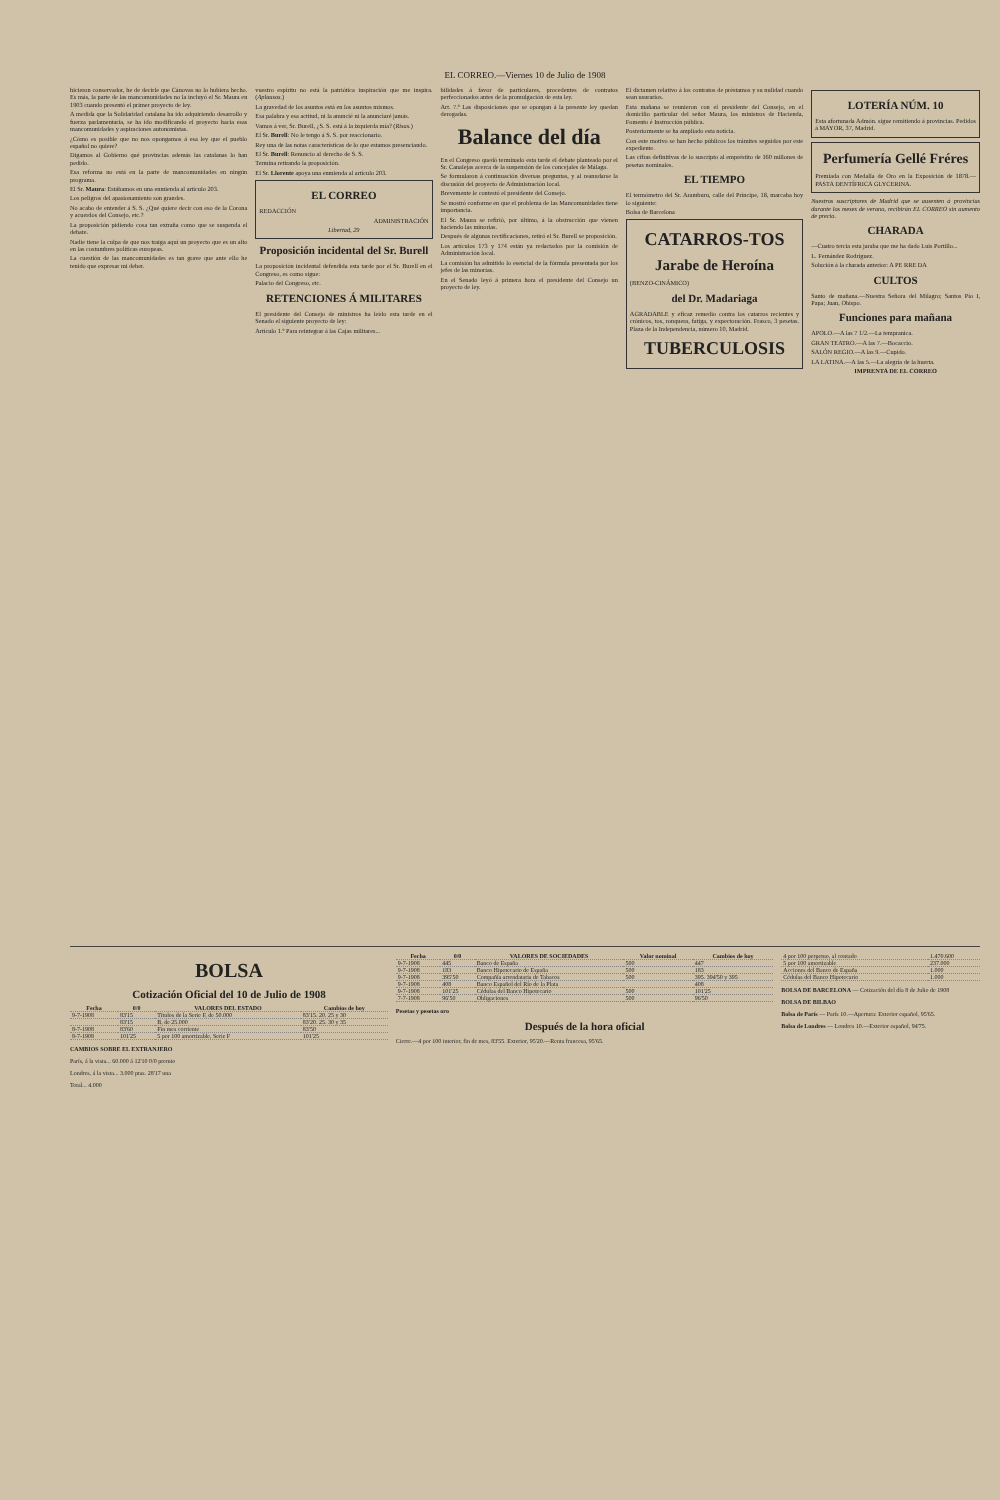EL CORREO.—Viernes 10 de Julio de 1908
hicieron conservador, he de decirle que Cánovas no lo hubiera hecho. Es más, la parte de las mancomunidades no la incluyó el Sr. Maura en 1903 cuando presentó el primer proyecto de ley.
A medida que la Solidaridad catalana ha ido adquiriendo desarrollo y fuerza parlamentaria, se ha ido modificando el proyecto hacia esas mancomunidades y aspiraciones autonomistas.
¿Cómo es posible que no nos opongamos á esa ley que el pueblo español no quiere?
Digamos al Gobierno qué provincias además las catalanas lo han pedido.
Esa reforma no está en la parte de mancomunidades en ningún programa.
El Sr. Maura: Estábamos en una enmienda al artículo 203.
Los peligros del apasionamiento son grandes.
No acabo de entender á S. S. ¿Qué quiere decir con eso de la Corona y acuerdos del Consejo, etc.?
La proposición pidiendo cosa tan extraña como que se suspenda el debate.
Nadie tiene la culpa de que nos traiga aquí un proyecto que es un alto en las costumbres políticas europeas.
La cuestión de las mancomunidades es tan grave que ante ello he tenido que expresar mi deber.
vuestro espíritu no está la patriótica inspiración que me inspira. (Aplausos.)
La gravedad de los asuntos está en los asuntos mismos.
Esa palabra y esa actitud, ni la anuncié ni la anunciaré jamás.
Vamos á ver, Sr. Burell, ¿S. S. está á la izquierda mía? (Risas.)
El Sr. Burell: No le tengo á S. S. por reaccionario.
Rey una de las notas características de lo que estamos presenciando.
El Sr. Burell: Renuncio al derecho de S. S.
Termina retirando la proposición.
El Sr. Llorente apoya una enmienda al artículo 203.
EL CORREO
REDACCIÓN
ADMINISTRACIÓN
Libertad, 29
Proposición incidental del Sr. Burell
La proposición incidental defendida esta tarde por el Sr. Burell en el Congreso, es como sigue:
Palacio del Congreso, etc.
RETENCIONES Á MILITARES
El presidente del Consejo de ministros ha leído esta tarde en el Senado el siguiente proyecto de ley:
Artículo 1.º Para reintegrar á las Cajas militares...
bilidades á favor de particulares, procedentes de contratos perfeccionados antes de la promulgación de esta ley.
Art. 7.º Las disposiciones que se opongan á la presente ley quedan derogadas.
Balance del día
En el Congreso quedó terminado esta tarde el debate planteado por el Sr. Canalejas acerca de la suspensión de los concejales de Málaga.
Se formularon á continuación diversas preguntas, y al reanudarse la discusión del proyecto de Administración local.
Brevemente le contestó el presidente del Consejo.
Se mostró conforme en que el problema de las Mancomunidades tiene importancia.
El Sr. Maura se refirió, por último, á la obstrucción que vienen haciendo las minorías.
Después de algunas rectificaciones, retiró el Sr. Burell se proposición.
Los artículos 173 y 174 están ya redactados por la comisión de Administración local.
La comisión ha admitido lo esencial de la fórmula presentada por los jefes de las minorías.
En el Senado leyó á primera hora el presidente del Consejo un proyecto de ley.
El dictamen relativo á los contratos de préstamos y su nulidad cuando sean usurarios.
Esta mañana se reunieron con el presidente del Consejo, en el domicilio particular del señor Maura, los ministros de Hacienda, Fomento é Instrucción pública.
Posteriormente se ha ampliado esta noticia.
Con este motivo se han hecho públicos los trámites seguidos por este expediente.
Las cifras definitivas de lo suscripto al empréstito de 160 millones de pesetas nominales.
EL TIEMPO
El termómetro del Sr. Aramburu, calle del Príncipe, 18, marcaba hoy lo siguiente:
Bolsa de Barcelona
CATARROS-TOS
Jarabe de Heroína
(BENZO-CINÁMICO)
del Dr. Madariaga
AGRADABLE y eficaz remedio contra los catarros recientes y crónicos, tos, ronquera, fatiga, y expectoración. Frasco, 3 pesetas. Plaza de la Independencia, número 10, Madrid.
TUBERCULOSIS
LOTERÍA NÚM. 10
Esta afortunada Admón. sigue remitiendo á provincias. Pedidos á MAYOR, 37, Madrid.
Perfumería Gellé Fréres
Premiada con Medalla de Oro en la Exposición de 1878.—PASTA DENTÍFRICA GLYCERINA.
Nuestros suscriptores de Madrid que se ausenten á provincias durante los meses de verano, recibirán EL CORREO sin aumento de precio.
CHARADA
—Cuatro tercia esta jaraba que me ha dado Luis Portillo...
L. Fernández Rodríguez.
Solución á la charada anterior: A PE RRE DA
CULTOS
Santo de mañana.—Nuestra Señora del Milagro; Santos Pío I, Papa; Juan, Obispo.
Funciones para mañana
APOLO.—A las 7 1/2.—La tempranica.
GRAN TEATRO.—A las 7.—Bocaccio.
SALÓN REGIO.—A las 9.—Cupido.
LA LATINA.—A las 5.—La alegría de la huerta.
IMPRENTA DE EL CORREO
BOLSA
Cotización Oficial del 10 de Julio de 1908
| Fecha | 0/0 | VALORES DEL ESTADO | Cambios de hoy |
| --- | --- | --- | --- |
| 9-7-1908 | 83'15 | Títulos de la Serie F, de 50.000 | 83'15. 20. 25 y 30 |
| | 83'15 | B, de 25.000 | 83'20. 25. 30 y 35 |
| 8-7-1908 | 83'60 | Fin mes corriente | 83'50 |
| 8-7-1908 | 101'25 | 5 por 100 amortizable, Serie F | 101'25 |
CAMBIOS SOBRE EL EXTRANJERO
París, á la vista... 60.000 á 12'10 0/0 premio
Londres, á la vista... 3.000 ptas. 28'17 una
Total... 4.000
| Fecha | 0/0 | VALORES DE SOCIEDADES | Valor nominal | Cambios de hoy |
| --- | --- | --- | --- | --- |
| 9-7-1908 | 445 | Banco de España | 500 | 447 |
| 9-7-1908 | 183 | Banco Hipotecario de España | 500 | 183 |
| 9-7-1908 | 395'50 | Compañía arrendataria de Tabacos | 500 | 395. 394'50 y 395 |
| 9-7-1908 | 408 | Banco Español del Río de la Plata | | 408 |
| 9-7-1908 | 101'25 | Cédulas del Banco Hipotecario | 500 | 101'25 |
| 7-7-1908 | 96'50 | Obligaciones | 500 | 96'50 |
Pesetas y pesetas oro
Después de la hora oficial
Cierre.—4 por 100 interior, fin de mes, 83'55. Exterior, 95'20.—Renta francesa, 95'65.
| 4 por 100 perpetuo, al contado | 1.470.600 |
| 5 por 100 amortizable | 237.000 |
| Acciones del Banco de España | 1.000 |
| Cédulas del Banco Hipotecario | 1.000 |
BOLSA DE BARCELONA — Cotización del día 8 de Julio de 1908
BOLSA DE BILBAO
Bolsa de París — París 10.—Apertura: Exterior español, 95'65.
Bolsa de Londres — Londres 10.—Exterior español, 94'75.